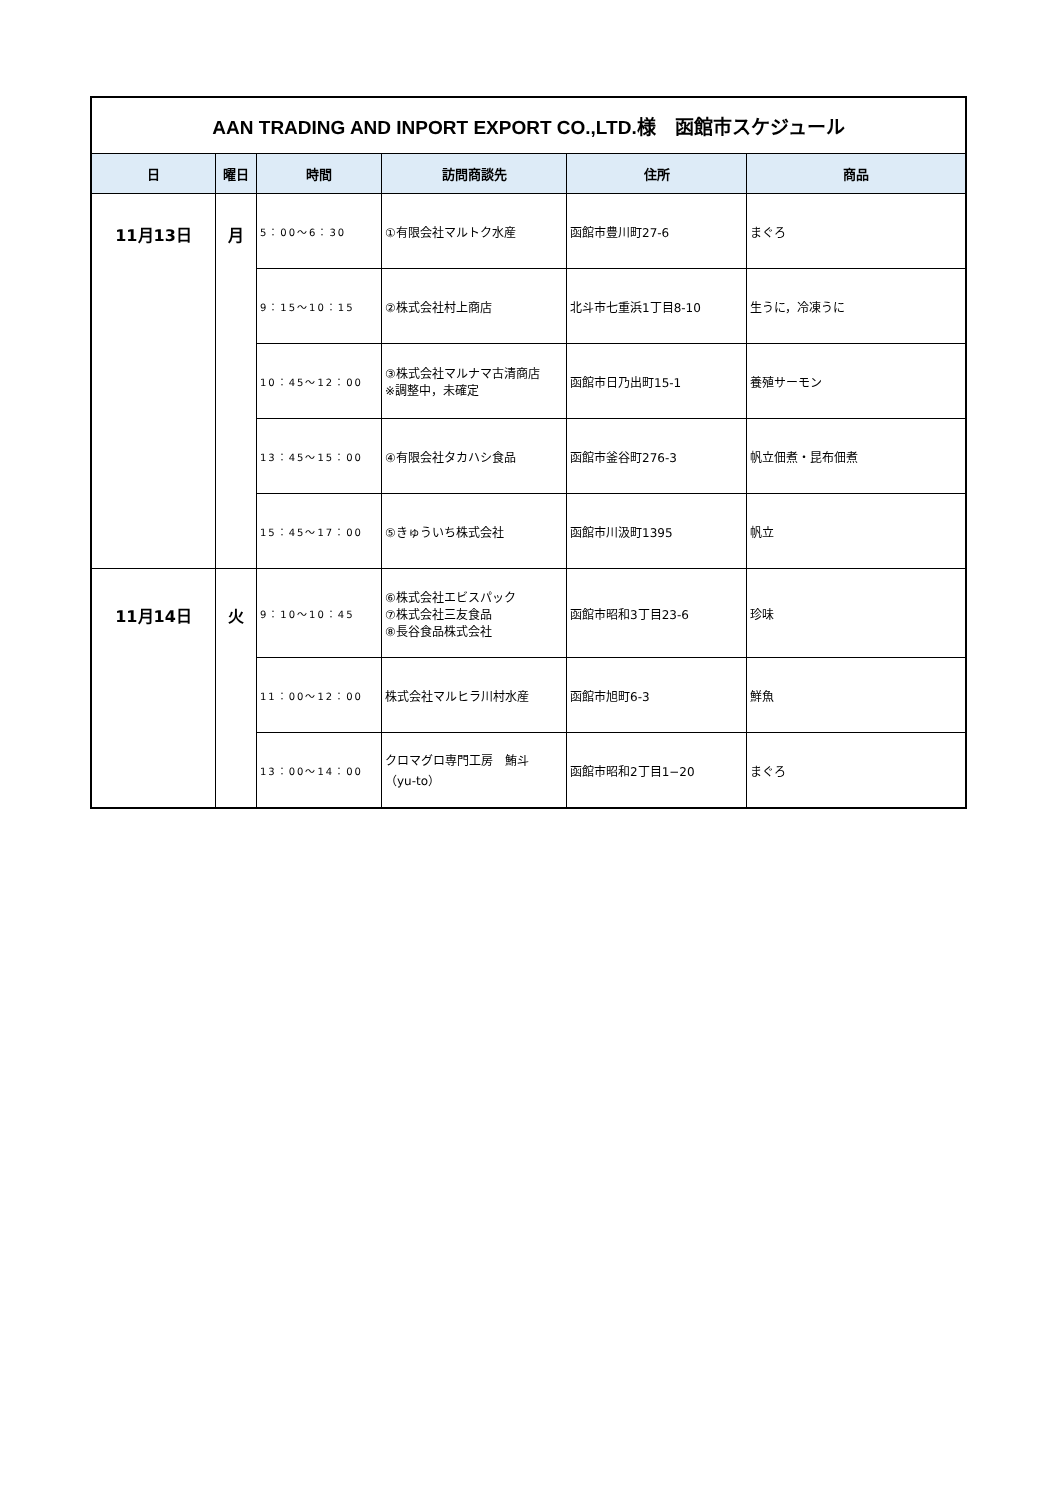| AAN TRADING AND INPORT EXPORT CO.,LTD.様 函館市スケジュール | | | | | |
| 日 | 曜日 | 時間 | 訪問商談先 | 住所 | 商品 |
| 11月13日 | 月 | 5：00〜6：30 | ①有限会社マルトク水産 | 函館市豊川町27-6 | まぐろ |
| | | 9：15〜10：15 | ②株式会社村上商店 | 北斗市七重浜1丁目8-10 | 生うに，冷凍うに |
| | | 10：45〜12：00 | ③株式会社マルナマ古清商店 ※調整中，未確定 | 函館市日乃出町15-1 | 養殖サーモン |
| | | 13：45〜15：00 | ④有限会社タカハシ食品 | 函館市釜谷町276-3 | 帆立佃煮・昆布佃煮 |
| | | 15：45〜17：00 | ⑤きゅういち株式会社 | 函館市川汲町1395 | 帆立 |
| 11月14日 | 火 | 9：10〜10：45 | ⑥株式会社エビスパック ⑦株式会社三友食品 ⑧長谷食品株式会社 | 函館市昭和3丁目23-6 | 珍味 |
| | | 11：00〜12：00 | 株式会社マルヒラ川村水産 | 函館市旭町6-3 | 鮮魚 |
| | | 13：00〜14：00 | クロマグロ専門工房 鮪斗 （yu-to） | 函館市昭和2丁目1−20 | まぐろ |